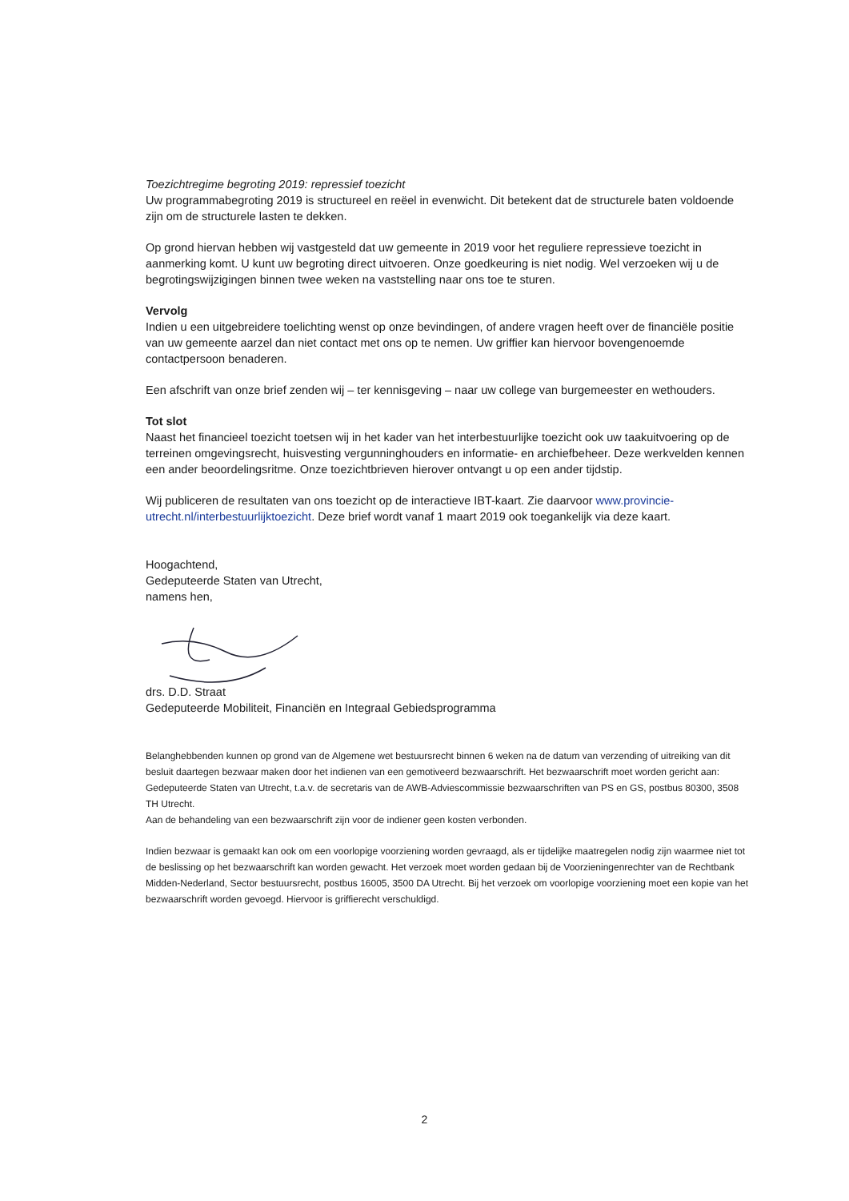Toezichtregime begroting 2019: repressief toezicht
Uw programmabegroting 2019 is structureel en reëel in evenwicht. Dit betekent dat de structurele baten voldoende zijn om de structurele lasten te dekken.
Op grond hiervan hebben wij vastgesteld dat uw gemeente in 2019 voor het reguliere repressieve toezicht in aanmerking komt. U kunt uw begroting direct uitvoeren. Onze goedkeuring is niet nodig. Wel verzoeken wij u de begrotingswijzigingen binnen twee weken na vaststelling naar ons toe te sturen.
Vervolg
Indien u een uitgebreidere toelichting wenst op onze bevindingen, of andere vragen heeft over de financiële positie van uw gemeente aarzel dan niet contact met ons op te nemen. Uw griffier kan hiervoor bovengenoemde contactpersoon benaderen.
Een afschrift van onze brief zenden wij – ter kennisgeving – naar uw college van burgemeester en wethouders.
Tot slot
Naast het financieel toezicht toetsen wij in het kader van het interbestuurlijke toezicht ook uw taakuitvoering op de terreinen omgevingsrecht, huisvesting vergunninghouders en informatie- en archiefbeheer. Deze werkvelden kennen een ander beoordelingsritme. Onze toezichtbrieven hierover ontvangt u op een ander tijdstip.
Wij publiceren de resultaten van ons toezicht op de interactieve IBT-kaart. Zie daarvoor www.provincie-utrecht.nl/interbestuurlijktoezicht. Deze brief wordt vanaf 1 maart 2019 ook toegankelijk via deze kaart.
Hoogachtend,
Gedeputeerde Staten van Utrecht,
namens hen,
drs. D.D. Straat
Gedeputeerde Mobiliteit, Financiën en Integraal Gebiedsprogramma
Belanghebbenden kunnen op grond van de Algemene wet bestuursrecht binnen 6 weken na de datum van verzending of uitreiking van dit besluit daartegen bezwaar maken door het indienen van een gemotiveerd bezwaarschrift. Het bezwaarschrift moet worden gericht aan:
Gedeputeerde Staten van Utrecht, t.a.v. de secretaris van de AWB-Adviescommissie bezwaarschriften van PS en GS, postbus 80300, 3508 TH Utrecht.
Aan de behandeling van een bezwaarschrift zijn voor de indiener geen kosten verbonden.
Indien bezwaar is gemaakt kan ook om een voorlopige voorziening worden gevraagd, als er tijdelijke maatregelen nodig zijn waarmee niet tot de beslissing op het bezwaarschrift kan worden gewacht. Het verzoek moet worden gedaan bij de Voorzieningenrechter van de Rechtbank Midden-Nederland, Sector bestuursrecht, postbus 16005, 3500 DA Utrecht. Bij het verzoek om voorlopige voorziening moet een kopie van het bezwaarschrift worden gevoegd. Hiervoor is griffierecht verschuldigd.
2